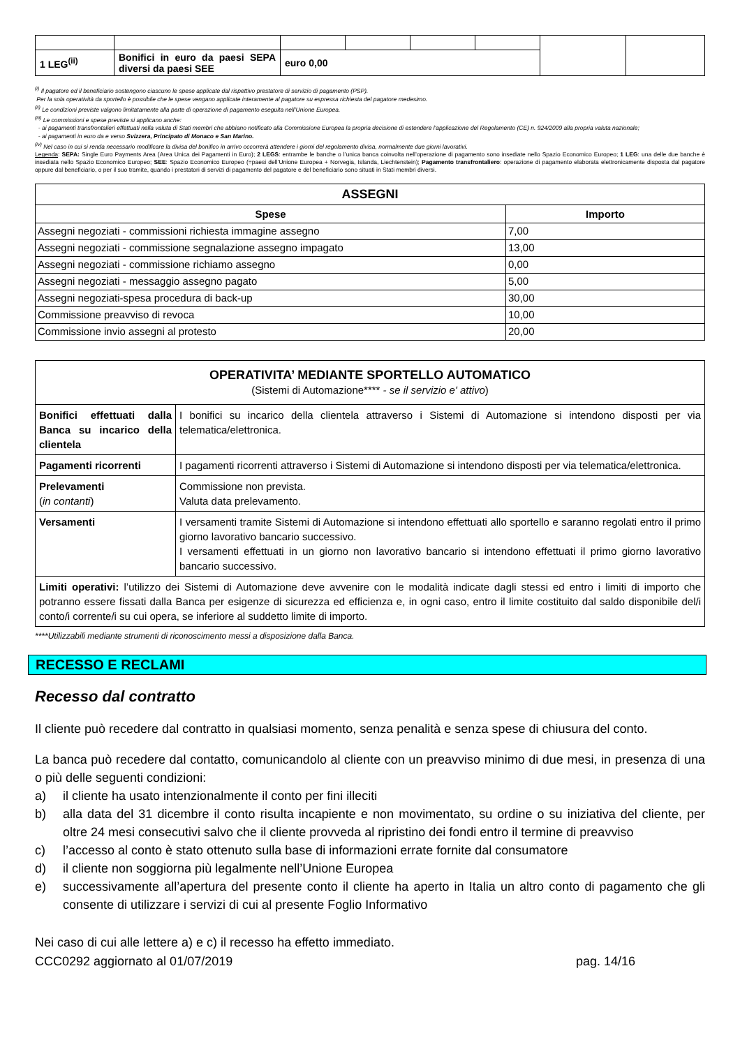| 1 LEG<sup>(ii)</sup> | Bonifici in euro da paesi SEPA diversi da paesi SEE | euro 0,00 | | | | | |
<sup>(i)</sup> Il pagatore ed il beneficiario sostengono ciascuno le spese applicate dal rispettivo prestatore di servizio di pagamento (PSP).
Per la sola operatività da sportello è possibile che le spese vengano applicate interamente al pagatore su espressa richiesta del pagatore medesimo.
<sup>(ii)</sup> Le condizioni previste valgono limitatamente alla parte di operazione di pagamento eseguita nell’Unione Europea.
<sup>(iii)</sup> Le commissioni e spese previste si applicano anche:
- ai pagamenti transfrontalieri effettuati nella valuta di Stati membri che abbiano notificato alla Commissione Europea la propria decisione di estendere l'applicazione del Regolamento (CE) n. 924/2009 alla propria valuta nazionale;
- ai pagamenti in euro da e verso Svizzera, Principato di Monaco e San Marino.
<sup>(iv)</sup> Nel caso in cui si renda necessario modificare la divisa del bonifico in arrivo occorrerà attendere i giorni del regolamento divisa, normalmente due giorni lavorativi.
Legenda: SEPA: Single Euro Payments Area (Area Unica dei Pagamenti in Euro); 2 LEGS: entrambe le banche o l’unica banca coinvolta nell’operazione di pagamento sono insediate nello Spazio Economico Europeo; 1 LEG: una delle due banche è insediata nello Spazio Economico Europeo; SEE: Spazio Economico Europeo (=paesi dell’Unione Europea + Norvegia, Islanda, Liechtenstein); Pagamento transfrontaliero: operazione di pagamento elaborata elettronicamente disposta dal pagatore oppure dal beneficiario, o per il suo tramite, quando i prestatori di servizi di pagamento del pagatore e del beneficiario sono situati in Stati membri diversi.
| ASSEGNI | |
| --- | --- |
| Spese | Importo |
| Assegni negoziati - commissioni richiesta immagine assegno | 7,00 |
| Assegni negoziati - commissione segnalazione assegno impagato | 13,00 |
| Assegni negoziati - commissione richiamo assegno | 0,00 |
| Assegni negoziati - messaggio assegno pagato | 5,00 |
| Assegni negoziati-spesa procedura di back-up | 30,00 |
| Commissione preavviso di revoca | 10,00 |
| Commissione invio assegni al protesto | 20,00 |
| OPERATIVITA’ MEDIANTE SPORTELLO AUTOMATICO (Sistemi di Automazione**** - se il servizio e' attivo ) | |
| Bonifici effettuati dalla Banca su incarico della clientela | I bonifici su incarico della clientela attraverso i Sistemi di Automazione si intendono disposti per via telematica/elettronica. |
| Pagamenti ricorrenti | I pagamenti ricorrenti attraverso i Sistemi di Automazione si intendono disposti per via telematica/elettronica. |
| Prelevamenti ( in contanti ) | Commissione non prevista. Valuta data prelevamento. |
| Versamenti | I versamenti tramite Sistemi di Automazione si intendono effettuati allo sportello e saranno regolati entro il primo giorno lavorativo bancario successivo. I versamenti effettuati in un giorno non lavorativo bancario si intendono effettuati il primo giorno lavorativo bancario successivo. |
| Limiti operativi: l’utilizzo dei Sistemi di Automazione deve avvenire con le modalità indicate dagli stessi ed entro i limiti di importo che potranno essere fissati dalla Banca per esigenze di sicurezza ed efficienza e, in ogni caso, entro il limite costituito dal saldo disponibile del/i conto/i corrente/i su cui opera, se inferiore al suddetto limite di importo. | |
****Utilizzabili mediante strumenti di riconoscimento messi a disposizione dalla Banca.
RECESSO E RECLAMI
Recesso dal contratto
Il cliente può recedere dal contratto in qualsiasi momento, senza penalità e senza spese di chiusura del conto.
La banca può recedere dal contatto, comunicandolo al cliente con un preavviso minimo di due mesi, in presenza di una o più delle seguenti condizioni:
a) il cliente ha usato intenzionalmente il conto per fini illeciti
b) alla data del 31 dicembre il conto risulta incapiente e non movimentato, su ordine o su iniziativa del cliente, per oltre 24 mesi consecutivi salvo che il cliente provveda al ripristino dei fondi entro il termine di preavviso
c) l’accesso al conto è stato ottenuto sulla base di informazioni errate fornite dal consumatore
d) il cliente non soggiorna più legalmente nell’Unione Europea
e) successivamente all’apertura del presente conto il cliente ha aperto in Italia un altro conto di pagamento che gli consente di utilizzare i servizi di cui al presente Foglio Informativo
Nei caso di cui alle lettere a) e c) il recesso ha effetto immediato.
CCC0292 aggiornato al 01/07/2019 pag. 14/16